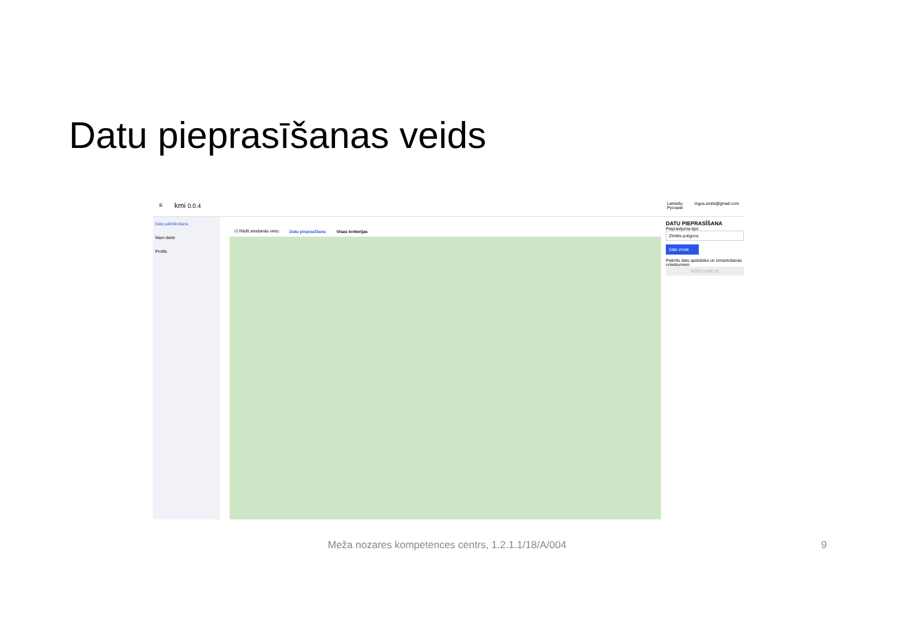Datu pieprasīšanas veids
☰ kmi 0.0.4
Latviešu
Русский ingus.smits@gmail.com
Datu pārlūkošana
Mani darbi
Profils
☑ Rādīt atrašanās vietu Datu pieprasīšana Visas teritorijas
DATU PIEPRASĪŠANA
Pieprasījuma tips:
Zīmēts poligons
Sākt zīmēt
Piekrītu datu apstrādes un izmantošanas noteikumiem
IEGŪT DATUS
Meža nozares kompetences centrs, 1.2.1.1/18/A/004
9